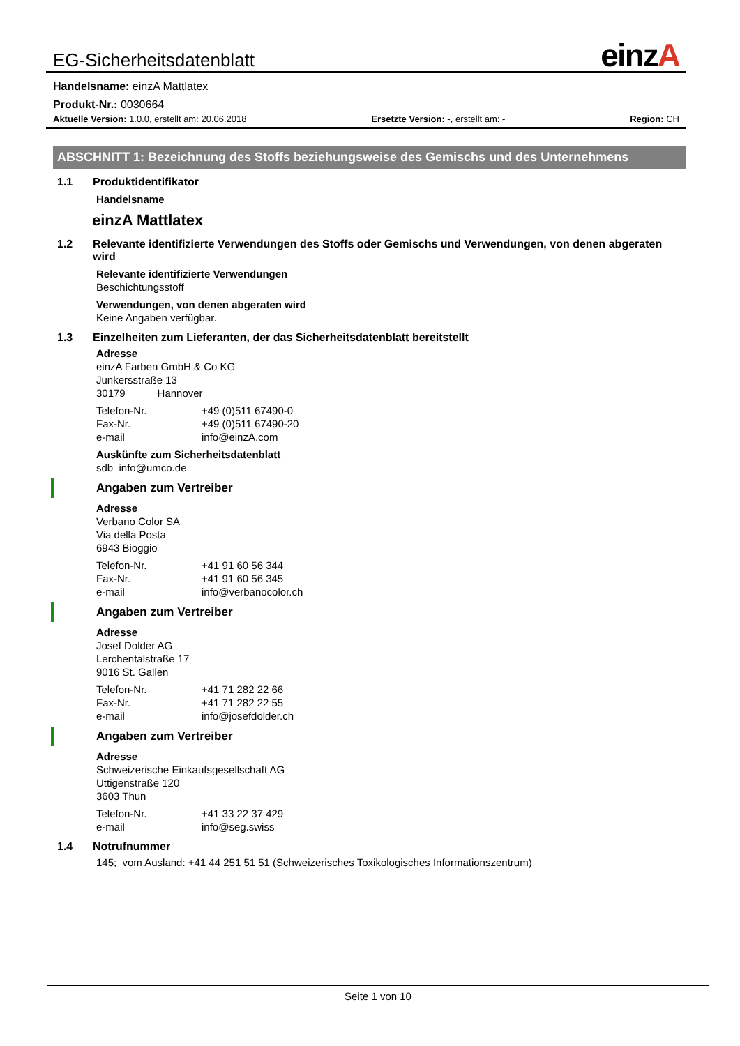EG-Sicherheitsdatenblatt
einzA
Handelsname: einzA Mattlatex
Produkt-Nr.: 0030664
Aktuelle Version: 1.0.0, erstellt am: 20.06.2018
Ersetzte Version: -, erstellt am: -
Region: CH
ABSCHNITT 1: Bezeichnung des Stoffs beziehungsweise des Gemischs und des Unternehmens
1.1 Produktidentifikator
Handelsname
einzA Mattlatex
1.2 Relevante identifizierte Verwendungen des Stoffs oder Gemischs und Verwendungen, von denen abgeraten wird
Relevante identifizierte Verwendungen
Beschichtungsstoff
Verwendungen, von denen abgeraten wird
Keine Angaben verfügbar.
1.3 Einzelheiten zum Lieferanten, der das Sicherheitsdatenblatt bereitstellt
Adresse
einzA Farben GmbH & Co KG
Junkersstraße 13
30179 Hannover
Telefon-Nr. +49 (0)511 67490-0
Fax-Nr. +49 (0)511 67490-20
e-mail info@einzA.com
Auskünfte zum Sicherheitsdatenblatt
sdb_info@umco.de
Angaben zum Vertreiber
Adresse
Verbano Color SA
Via della Posta
6943 Bioggio
Telefon-Nr. +41 91 60 56 344
Fax-Nr. +41 91 60 56 345
e-mail info@verbanocolor.ch
Angaben zum Vertreiber
Adresse
Josef Dolder AG
Lerchentalstraße 17
9016 St. Gallen
Telefon-Nr. +41 71 282 22 66
Fax-Nr. +41 71 282 22 55
e-mail info@josefdolder.ch
Angaben zum Vertreiber
Adresse
Schweizerische Einkaufsgesellschaft AG
Uttigenstraße 120
3603 Thun
Telefon-Nr. +41 33 22 37 429
e-mail info@seg.swiss
1.4 Notrufnummer
145; vom Ausland: +41 44 251 51 51 (Schweizerisches Toxikologisches Informationszentrum)
Seite 1 von 10